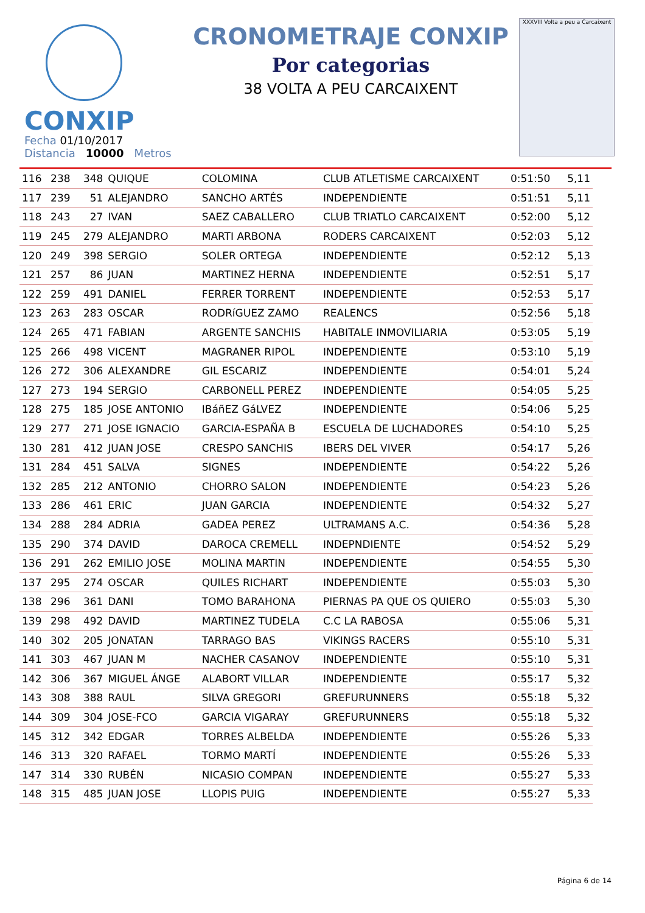CONXIP
CRONOMETRAJE CONXIP
Por categorias
38 VOLTA A PEU CARCAIXENT
XXXVIII Volta a peu a Carcaixent
Fecha 01/10/2017
Distancia 10000 Metros
| 116 | 238 | 348 | QUIQUE | COLOMINA | CLUB ATLETISME CARCAIXENT | 0:51:50 | 5,11 |
| 117 | 239 | 51 | ALEJANDRO | SANCHO ARTÉS | INDEPENDIENTE | 0:51:51 | 5,11 |
| 118 | 243 | 27 | IVAN | SAEZ CABALLERO | CLUB TRIATLO CARCAIXENT | 0:52:00 | 5,12 |
| 119 | 245 | 279 | ALEJANDRO | MARTI ARBONA | RODERS CARCAIXENT | 0:52:03 | 5,12 |
| 120 | 249 | 398 | SERGIO | SOLER ORTEGA | INDEPENDIENTE | 0:52:12 | 5,13 |
| 121 | 257 | 86 | JUAN | MARTINEZ HERNA | INDEPENDIENTE | 0:52:51 | 5,17 |
| 122 | 259 | 491 | DANIEL | FERRER TORRENT | INDEPENDIENTE | 0:52:53 | 5,17 |
| 123 | 263 | 283 | OSCAR | RODRíGUEZ ZAMO | REALENCS | 0:52:56 | 5,18 |
| 124 | 265 | 471 | FABIAN | ARGENTE SANCHIS | HABITALE INMOVILIARIA | 0:53:05 | 5,19 |
| 125 | 266 | 498 | VICENT | MAGRANER RIPOL | INDEPENDIENTE | 0:53:10 | 5,19 |
| 126 | 272 | 306 | ALEXANDRE | GIL ESCARIZ | INDEPENDIENTE | 0:54:01 | 5,24 |
| 127 | 273 | 194 | SERGIO | CARBONELL PEREZ | INDEPENDIENTE | 0:54:05 | 5,25 |
| 128 | 275 | 185 | JOSE ANTONIO | IBáñEZ GáLVEZ | INDEPENDIENTE | 0:54:06 | 5,25 |
| 129 | 277 | 271 | JOSE IGNACIO | GARCIA-ESPAÑA B | ESCUELA DE LUCHADORES | 0:54:10 | 5,25 |
| 130 | 281 | 412 | JUAN JOSE | CRESPO SANCHIS | IBERS DEL VIVER | 0:54:17 | 5,26 |
| 131 | 284 | 451 | SALVA | SIGNES | INDEPENDIENTE | 0:54:22 | 5,26 |
| 132 | 285 | 212 | ANTONIO | CHORRO SALON | INDEPENDIENTE | 0:54:23 | 5,26 |
| 133 | 286 | 461 | ERIC | JUAN GARCIA | INDEPENDIENTE | 0:54:32 | 5,27 |
| 134 | 288 | 284 | ADRIA | GADEA PEREZ | ULTRAMANS A.C. | 0:54:36 | 5,28 |
| 135 | 290 | 374 | DAVID | DAROCA CREMELL | INDEPNDIENTE | 0:54:52 | 5,29 |
| 136 | 291 | 262 | EMILIO JOSE | MOLINA MARTIN | INDEPENDIENTE | 0:54:55 | 5,30 |
| 137 | 295 | 274 | OSCAR | QUILES RICHART | INDEPENDIENTE | 0:55:03 | 5,30 |
| 138 | 296 | 361 | DANI | TOMO BARAHONA | PIERNAS PA QUE OS QUIERO | 0:55:03 | 5,30 |
| 139 | 298 | 492 | DAVID | MARTINEZ TUDELA | C.C LA RABOSA | 0:55:06 | 5,31 |
| 140 | 302 | 205 | JONATAN | TARRAGO BAS | VIKINGS RACERS | 0:55:10 | 5,31 |
| 141 | 303 | 467 | JUAN M | NACHER CASANOV | INDEPENDIENTE | 0:55:10 | 5,31 |
| 142 | 306 | 367 | MIGUEL ÁNGE | ALABORT VILLAR | INDEPENDIENTE | 0:55:17 | 5,32 |
| 143 | 308 | 388 | RAUL | SILVA GREGORI | GREFURUNNERS | 0:55:18 | 5,32 |
| 144 | 309 | 304 | JOSE-FCO | GARCIA VIGARAY | GREFURUNNERS | 0:55:18 | 5,32 |
| 145 | 312 | 342 | EDGAR | TORRES ALBELDA | INDEPENDIENTE | 0:55:26 | 5,33 |
| 146 | 313 | 320 | RAFAEL | TORMO MARTÍ | INDEPENDIENTE | 0:55:26 | 5,33 |
| 147 | 314 | 330 | RUBÉN | NICASIO COMPAN | INDEPENDIENTE | 0:55:27 | 5,33 |
| 148 | 315 | 485 | JUAN JOSE | LLOPIS PUIG | INDEPENDIENTE | 0:55:27 | 5,33 |
Página 6 de 14